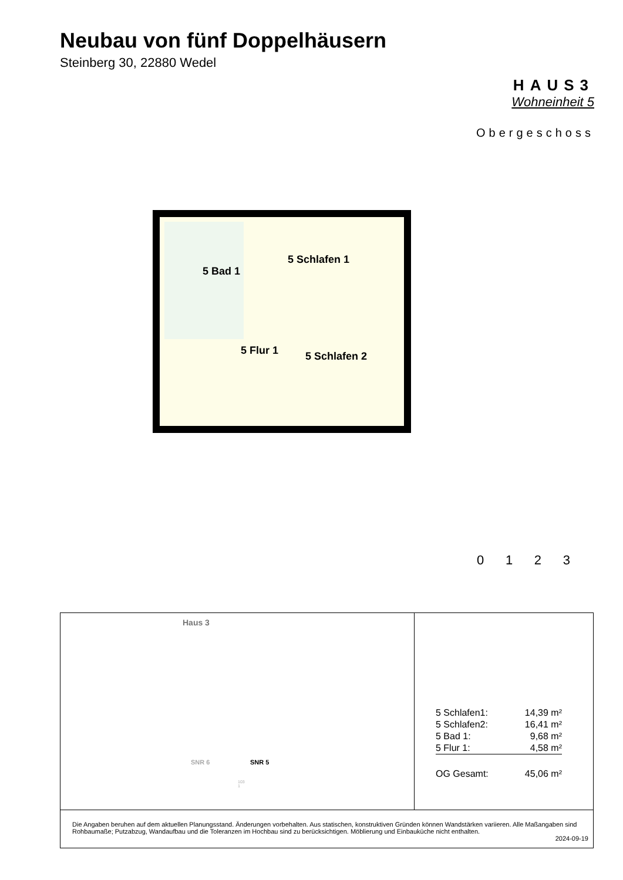Neubau von fünf Doppelhäusern
Steinberg 30, 22880 Wedel
HAUS3
Wohneinheit 5
Obergeschoss
5 Bad 1
5 Schlafen 1
5 Flur 1
5 Schlafen 2
0 1 2 3
Haus 3
SNR 6 SNR 5
103
1
| 5 Schlafen1: | 14,39 m² |
| 5 Schlafen2: | 16,41 m² |
| 5 Bad 1: | 9,68 m² |
| 5 Flur 1: | 4,58 m² |
| OG Gesamt: | 45,06 m² |
Die Angaben beruhen auf dem aktuellen Planungsstand. Änderungen vorbehalten. Aus statischen, konstruktiven Gründen können Wandstärken variieren. Alle Maßangaben sind Rohbaumaße; Putzabzug, Wandaufbau und die Toleranzen im Hochbau sind zu berücksichtigen. Möblierung und Einbauküche nicht enthalten.
2024-09-19